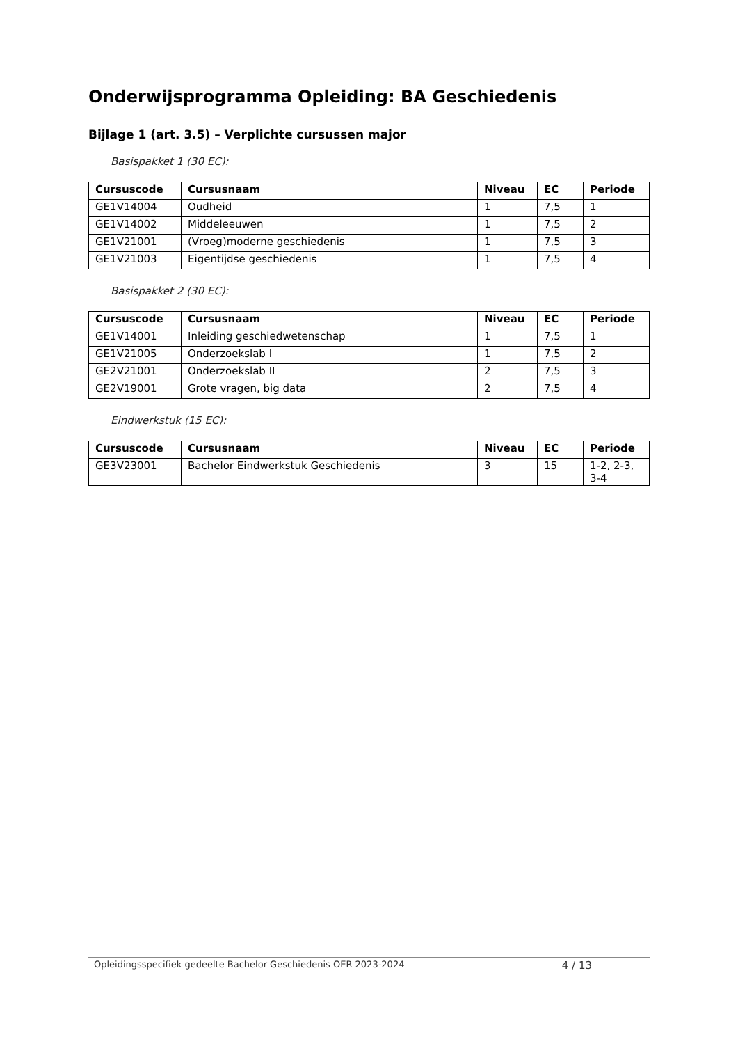Onderwijsprogramma Opleiding: BA Geschiedenis
Bijlage 1 (art. 3.5) – Verplichte cursussen major
Basispakket 1 (30 EC):
| Cursuscode | Cursusnaam | Niveau | EC | Periode |
| --- | --- | --- | --- | --- |
| GE1V14004 | Oudheid | 1 | 7,5 | 1 |
| GE1V14002 | Middeleeuwen | 1 | 7,5 | 2 |
| GE1V21001 | (Vroeg)moderne geschiedenis | 1 | 7,5 | 3 |
| GE1V21003 | Eigentijdse geschiedenis | 1 | 7,5 | 4 |
Basispakket 2 (30 EC):
| Cursuscode | Cursusnaam | Niveau | EC | Periode |
| --- | --- | --- | --- | --- |
| GE1V14001 | Inleiding geschiedwetenschap | 1 | 7,5 | 1 |
| GE1V21005 | Onderzoekslab I | 1 | 7,5 | 2 |
| GE2V21001 | Onderzoekslab II | 2 | 7,5 | 3 |
| GE2V19001 | Grote vragen, big data | 2 | 7,5 | 4 |
Eindwerkstuk (15 EC):
| Cursuscode | Cursusnaam | Niveau | EC | Periode |
| --- | --- | --- | --- | --- |
| GE3V23001 | Bachelor Eindwerkstuk Geschiedenis | 3 | 15 | 1-2, 2-3, 3-4 |
Opleidingsspecifiek gedeelte Bachelor Geschiedenis OER 2023-2024 4 / 13